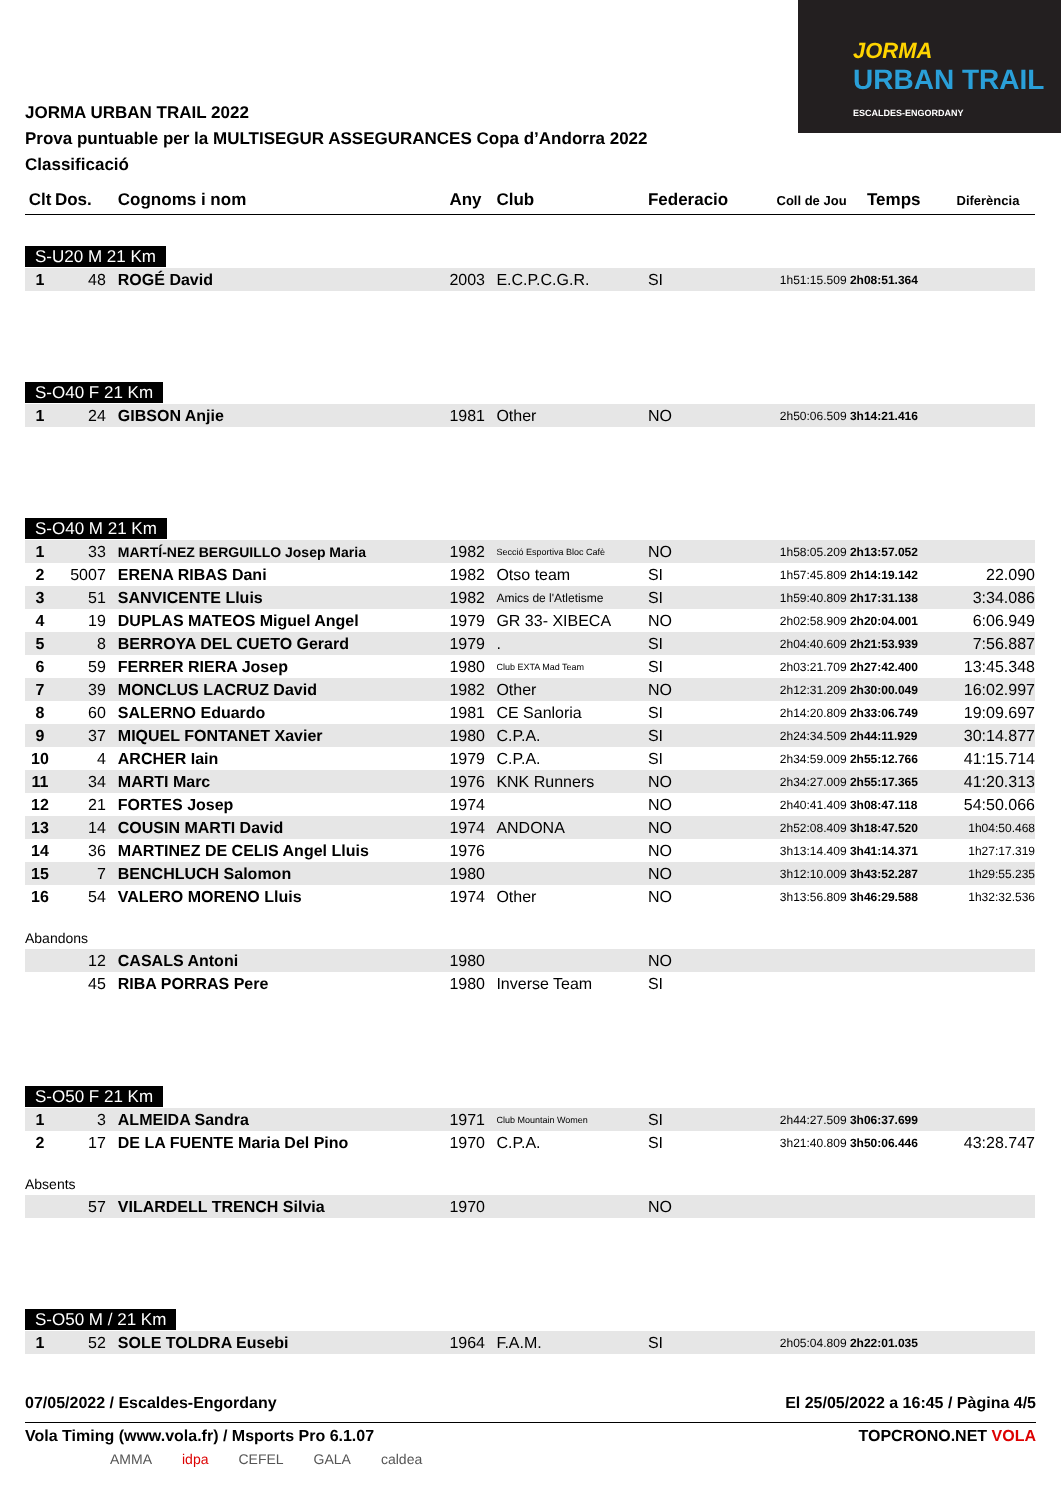JORMA
URBAN TRAIL
ESCALDES-ENGORDANY
JORMA URBAN TRAIL 2022
Prova puntuable per la MULTISEGUR ASSEGURANCES Copa d’Andorra 2022
Classificació
| Clt | Dos. | Cognoms i nom | Any | Club | Federacio | Coll de Jou | Temps | Diferència |
| --- | --- | --- | --- | --- | --- | --- | --- | --- |
| S-U20 M 21 Km | | | | | | | | |
| 1 | 48 | ROGÉ David | 2003 | E.C.P.C.G.R. | SI | 1h51:15.509 | 2h08:51.364 | |
| S-O40 F 21 Km | | | | | | | | |
| 1 | 24 | GIBSON Anjie | 1981 | Other | NO | 2h50:06.509 | 3h14:21.416 | |
| S-O40 M 21 Km | | | | | | | | |
| 1 | 33 | MARTÍ-NEZ BERGUILLO Josep Maria | 1982 | Secció Esportiva Bloc Cafè | NO | 1h58:05.209 | 2h13:57.052 | |
| 2 | 5007 | ERENA RIBAS Dani | 1982 | Otso team | SI | 1h57:45.809 | 2h14:19.142 | 22.090 |
| 3 | 51 | SANVICENTE Lluis | 1982 | Amics de l'Atletisme | SI | 1h59:40.809 | 2h17:31.138 | 3:34.086 |
| 4 | 19 | DUPLAS MATEOS Miguel Angel | 1979 | GR 33- XIBECA | NO | 2h02:58.909 | 2h20:04.001 | 6:06.949 |
| 5 | 8 | BERROYA DEL CUETO Gerard | 1979 | . | SI | 2h04:40.609 | 2h21:53.939 | 7:56.887 |
| 6 | 59 | FERRER RIERA Josep | 1980 | Club EXTA Mad Team | SI | 2h03:21.709 | 2h27:42.400 | 13:45.348 |
| 7 | 39 | MONCLUS LACRUZ David | 1982 | Other | NO | 2h12:31.209 | 2h30:00.049 | 16:02.997 |
| 8 | 60 | SALERNO Eduardo | 1981 | CE Sanloria | SI | 2h14:20.809 | 2h33:06.749 | 19:09.697 |
| 9 | 37 | MIQUEL FONTANET Xavier | 1980 | C.P.A. | SI | 2h24:34.509 | 2h44:11.929 | 30:14.877 |
| 10 | 4 | ARCHER Iain | 1979 | C.P.A. | SI | 2h34:59.009 | 2h55:12.766 | 41:15.714 |
| 11 | 34 | MARTI Marc | 1976 | KNK Runners | NO | 2h34:27.009 | 2h55:17.365 | 41:20.313 |
| 12 | 21 | FORTES Josep | 1974 | | NO | 2h40:41.409 | 3h08:47.118 | 54:50.066 |
| 13 | 14 | COUSIN MARTI David | 1974 | ANDONA | NO | 2h52:08.409 | 3h18:47.520 | 1h04:50.468 |
| 14 | 36 | MARTINEZ DE CELIS Angel Lluis | 1976 | | NO | 3h13:14.409 | 3h41:14.371 | 1h27:17.319 |
| 15 | 7 | BENCHLUCH Salomon | 1980 | | NO | 3h12:10.009 | 3h43:52.287 | 1h29:55.235 |
| 16 | 54 | VALERO MORENO Lluis | 1974 | Other | NO | 3h13:56.809 | 3h46:29.588 | 1h32:32.536 |
| Abandons | | | | | | | | |
| | 12 | CASALS Antoni | 1980 | | NO | | | |
| | 45 | RIBA PORRAS Pere | 1980 | Inverse Team | SI | | | |
| S-O50 F 21 Km | | | | | | | | |
| 1 | 3 | ALMEIDA Sandra | 1971 | Club Mountain Women | SI | 2h44:27.509 | 3h06:37.699 | |
| 2 | 17 | DE LA FUENTE Maria Del Pino | 1970 | C.P.A. | SI | 3h21:40.809 | 3h50:06.446 | 43:28.747 |
| Absents | | | | | | | | |
| | 57 | VILARDELL TRENCH Silvia | 1970 | | NO | | | |
| S-O50 M / 21 Km | | | | | | | | |
| 1 | 52 | SOLE TOLDRA Eusebi | 1964 | F.A.M. | SI | 2h05:04.809 | 2h22:01.035 | |
07/05/2022 / Escaldes-Engordany El 25/05/2022 a 16:45 / Pàgina 4/5
Vola Timing (www.vola.fr) / Msports Pro 6.1.07 TOPCRONO.NET VOLA
AMMA idpa CEFEL GALA caldea